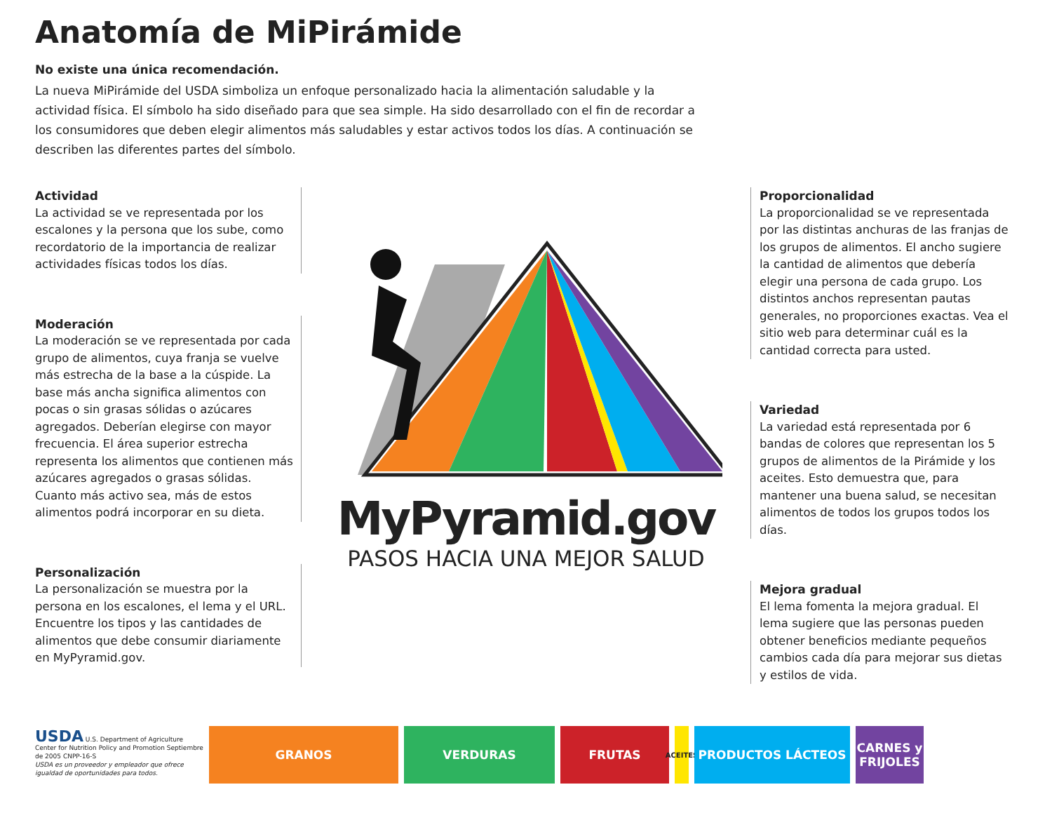Anatomía de MiPirámide
No existe una única recomendación.
La nueva MiPirámide del USDA simboliza un enfoque personalizado hacia la alimentación saludable y la actividad física. El símbolo ha sido diseñado para que sea simple. Ha sido desarrollado con el fin de recordar a los consumidores que deben elegir alimentos más saludables y estar activos todos los días. A continuación se describen las diferentes partes del símbolo.
Actividad
La actividad se ve representada por los escalones y la persona que los sube, como recordatorio de la importancia de realizar actividades físicas todos los días.
Moderación
La moderación se ve representada por cada grupo de alimentos, cuya franja se vuelve más estrecha de la base a la cúspide. La base más ancha significa alimentos con pocas o sin grasas sólidas o azúcares agregados. Deberían elegirse con mayor frecuencia. El área superior estrecha representa los alimentos que contienen más azúcares agregados o grasas sólidas. Cuanto más activo sea, más de estos alimentos podrá incorporar en su dieta.
Personalización
La personalización se muestra por la persona en los escalones, el lema y el URL. Encuentre los tipos y las cantidades de alimentos que debe consumir diariamente en MyPyramid.gov.
MyPyramid.gov
PASOS HACIA UNA MEJOR SALUD
Proporcionalidad
La proporcionalidad se ve representada por las distintas anchuras de las franjas de los grupos de alimentos. El ancho sugiere la cantidad de alimentos que debería elegir una persona de cada grupo. Los distintos anchos representan pautas generales, no proporciones exactas. Vea el sitio web para determinar cuál es la cantidad correcta para usted.
Variedad
La variedad está representada por 6 bandas de colores que representan los 5 grupos de alimentos de la Pirámide y los aceites. Esto demuestra que, para mantener una buena salud, se necesitan alimentos de todos los grupos todos los días.
Mejora gradual
El lema fomenta la mejora gradual. El lema sugiere que las personas pueden obtener beneficios mediante pequeños cambios cada día para mejorar sus dietas y estilos de vida.
USDA U.S. Department of Agriculture Center for Nutrition Policy and Promotion Septiembre de 2005 CNPP-16-S
USDA es un proveedor y empleador que ofrece igualdad de oportunidades para todos.
GRANOS VERDURAS FRUTAS
ACEITES
PRODUCTOS LÁCTEOS
CARNES y FRIJOLES